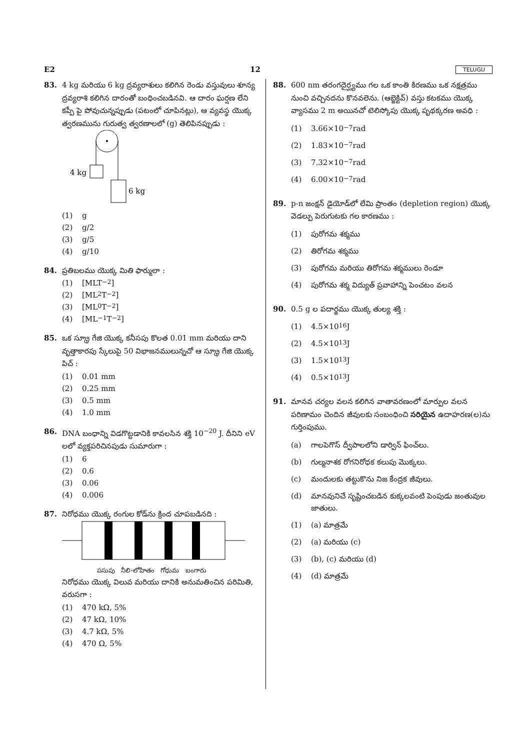E2 12 TELUGU
83. 4 kg మరియు 6 kg ద్రవ్యరాశులు కలిగిన రెండు వస్తువులు శూన్య ద్రవ్యరాశి కలిగిన దారంతో బంధించబడినవి. ఆ దారం ఘర్షణ లేని కప్పీ పై పోవుచున్నప్పుడు (పటంలో చూపినట్లు), ఆ వ్యవస్థ యొక్క త్వరణమును గురుత్వ త్వరణాలలో (g) తెలిపినప్పుడు :
4 kg
6 kg
(1) g
(2) g/2
(3) g/5
(4) g/10
84. ప్రతిబలము యొక్క మితి ఫార్ములా :
(1) [MLT<sup>−2</sup>]
(2) [ML<sup>2</sup>T<sup>−2</sup>]
(3) [ML<sup>0</sup>T<sup>−2</sup>]
(4) [ML<sup>−1</sup>T<sup>−2</sup>]
85. ఒక స్క్రూ గేజి యొక్క కనీసపు కొలత 0.01 mm మరియు దాని వృత్తాకారపు స్కేలుపై 50 విభాజనములున్నచో ఆ స్క్రూ గేజి యొక్క పిచ్ :
(1) 0.01 mm
(2) 0.25 mm
(3) 0.5 mm
(4) 1.0 mm
86. DNA బంధాన్ని విడగొట్టడానికి కావలసిన శక్తి 10<sup>−20</sup> J. దీనిని eV లలో వ్యక్తపరిచినపుడు సుమారుగా :
(1) 6
(2) 0.6
(3) 0.06
(4) 0.006
87. నిరోధము యొక్క రంగుల కోడ్‌ను క్రింద చూపబడినది :
పసుపు నీలి-లోహితం గోధుమ బంగారు
నిరోధము యొక్క విలువ మరియు దానికి అనుమతించిన పరిమితి, వరుసగా :
(1) 470 kΩ, 5%
(2) 47 kΩ, 10%
(3) 4.7 kΩ, 5%
(4) 470 Ω, 5%
88. 600 nm తరంగదైర్ఘ్యము గల ఒక కాంతి కిరణము ఒక నక్షత్రము నుంచి వచ్చినదను కొనవలెను. (ఆబ్జెక్టివ్) వస్తు కటకము యొక్క వ్యాసము 2 m అయినచో టెలిస్కోపు యొక్క పృథక్కరణ అవధి :
(1) 3.66×10<sup>−7</sup> rad
(2) 1.83×10<sup>−7</sup> rad
(3) 7.32×10<sup>−7</sup> rad
(4) 6.00×10<sup>−7</sup> rad
89. p-n జంక్షన్ డైయోడ్‌లో లేమి ప్రాంతం (depletion region) యొక్క వెడల్పు పెరుగుటకు గల కారణము :
(1) పురోగమ శక్మము
(2) తిరోగమ శక్మము
(3) పురోగమ మరియు తిరోగమ శక్మములు రెండూ
(4) పురోగమ శక్మ విద్యుత్ ప్రవాహాన్ని పెంచటం వలన
90. 0.5 g ల పదార్థము యొక్క తుల్య శక్తి :
(1) 4.5×10<sup>16</sup> J
(2) 4.5×10<sup>13</sup> J
(3) 1.5×10<sup>13</sup> J
(4) 0.5×10<sup>13</sup> J
91. మానవ చర్యల వలన కలిగిన వాతావరణంలో మార్పుల వలన పరిణామం చెందిన జీవులకు సంబంధించి సరియైన ఉదాహరణ(ల)ను గుర్తింపుము.
(a) గాలపెగొస్ ద్వీపాలలోని డార్విన్ ఫించ్‌లు.
(b) గుల్మనాశక రోగనిరోధక కలుపు మొక్కలు.
(c) మందులకు తట్టుకొను నిజ కేంద్రక జీవులు.
(d) మానవునిచే సృష్టించబడిన కుక్కలవంటి పెంపుడు జంతువుల జాతులు.
(1) (a) మాత్రమే
(2) (a) మరియు (c)
(3) (b), (c) మరియు (d)
(4) (d) మాత్రమే